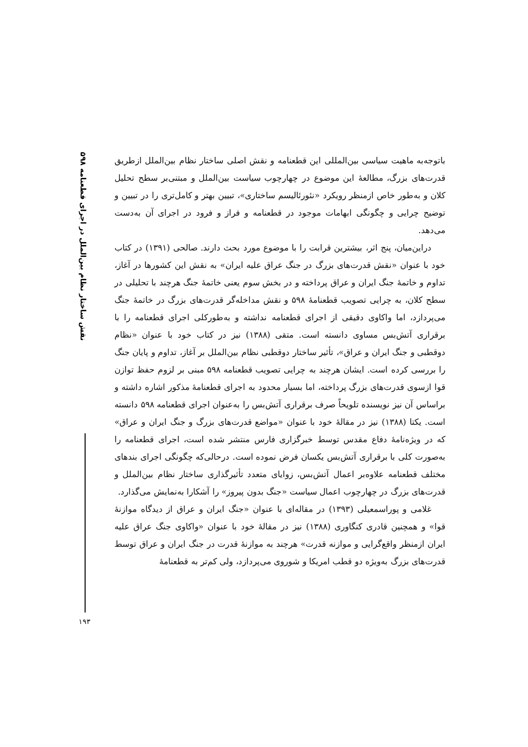نقش ساختار نظام بین‌الملل در اجرای قطعنامه ۵۹۸
۱۹۳
باتوجه‌به ماهیت سیاسی بین‌المللی این قطعنامه و نقش اصلی ساختار نظام بین‌الملل ازطریق قدرت‌های بزرگ، مطالعهٔ این موضوع در چهارچوب سیاست بین‌الملل و مبتنی‌بر سطح تحلیل کلان و به‌طور خاص ازمنظر رویکرد «نئورئالیسم ساختاری»، تبیین بهتر و کامل‌تری را در تبیین و توضیح چرایی و چگونگی ابهامات موجود در قطعنامه و فراز و فرود در اجرای آن به‌دست می‌دهد.
دراین‌میان، پنج اثر، بیشترین قرابت را با موضوع مورد بحث دارند. صالحی (۱۳۹۱) در کتاب خود با عنوان «نقش قدرت‌های بزرگ در جنگ عراق علیه ایران» به نقش این کشورها در آغاز، تداوم و خاتمهٔ جنگ ایران و عراق پرداخته و در بخش سوم یعنی خاتمهٔ جنگ هرچند با تحلیلی در سطح کلان، به چرایی تصویب قطعنامهٔ ۵۹۸ و نقش مداخله‌گر قدرت‌های بزرگ در خاتمهٔ جنگ می‌پردازد، اما واکاوی دقیقی از اجرای قطعنامه نداشته و به‌طورکلی اجرای قطعنامه را با برقراری آتش‌بس مساوی دانسته است. متقی (۱۳۸۸) نیز در کتاب خود با عنوان «نظام دوقطبی و جنگ ایران و عراق»، تأثیر ساختار دوقطبی نظام بین‌الملل بر آغاز، تداوم و پایان جنگ را بررسی کرده است. ایشان هرچند به چرایی تصویب قطعنامه ۵۹۸ مبنی بر لزوم حفظ توازن قوا ازسوی قدرت‌های بزرگ پرداخته، اما بسیار محدود به اجرای قطعنامهٔ مذکور اشاره داشته و براساس آن نیز نویسنده تلویحاً صرف برقراری آتش‌بس را به‌عنوان اجرای قطعنامه ۵۹۸ دانسته است. یکتا (۱۳۸۸) نیز در مقالهٔ خود با عنوان «مواضع قدرت‌های بزرگ و جنگ ایران و عراق» که در ویژه‌نامهٔ دفاع مقدس توسط خبرگزاری فارس منتشر شده است، اجرای قطعنامه را به‌صورت کلی با برقراری آتش‌بس یکسان فرض نموده است. درحالی‌که چگونگی اجرای بندهای مختلف قطعنامه علاوه‌بر اعمال آتش‌بس، زوایای متعدد تأثیرگذاری ساختار نظام بین‌الملل و قدرت‌های بزرگ در چهارچوب اعمال سیاست «جنگ بدون پیروز» را آشکارا به‌نمایش می‌گذارد.
غلامی و پوراسمعیلی (۱۳۹۳) در مقاله‌ای با عنوان «جنگ ایران و عراق از دیدگاه موازنهٔ قوا» و همچنین قادری کنگاوری (۱۳۸۸) نیز در مقالهٔ خود با عنوان «واکاوی جنگ عراق علیه ایران ازمنظر واقع‌گرایی و موازنه قدرت» هرچند به موازنهٔ قدرت در جنگ ایران و عراق توسط قدرت‌های بزرگ به‌ویژه دو قطب امریکا و شوروی می‌پردازد، ولی کم‌تر به قطعنامهٔ